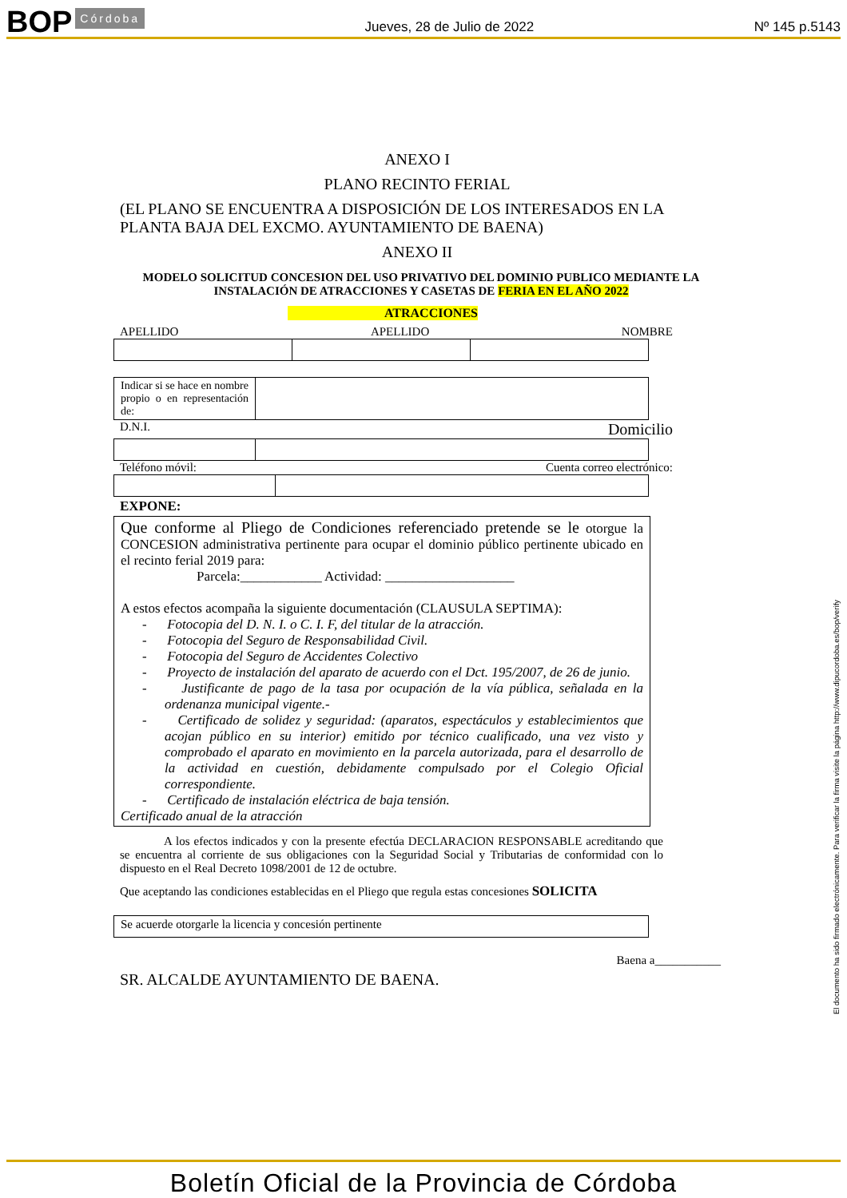BOP Córdoba Jueves, 28 de Julio de 2022 Nº 145 p.5143
ANEXO I
PLANO RECINTO FERIAL
(EL PLANO SE ENCUENTRA A DISPOSICIÓN DE LOS INTERESADOS EN LA PLANTA BAJA DEL EXCMO. AYUNTAMIENTO DE BAENA)
ANEXO II
MODELO SOLICITUD CONCESION DEL USO PRIVATIVO DEL DOMINIO PUBLICO MEDIANTE LA INSTALACIÓN DE ATRACCIONES Y CASETAS DE FERIA EN EL AÑO 2022
ATRACCIONES
APELLIDO APELLIDO NOMBRE
| Indicar si se hace en nombre propio o en representación de: | |
D.N.I. Domicilio
Teléfono móvil: Cuenta correo electrónico:
EXPONE:
Que conforme al Pliego de Condiciones referenciado pretende se le otorgue la CONCESION administrativa pertinente para ocupar el dominio público pertinente ubicado en el recinto ferial 2019 para:
Parcela:____________ Actividad: ___________________
A estos efectos acompaña la siguiente documentación (CLAUSULA SEPTIMA):
- Fotocopia del D. N. I. o C. I. F, del titular de la atracción.
- Fotocopia del Seguro de Responsabilidad Civil.
- Fotocopia del Seguro de Accidentes Colectivo
- Proyecto de instalación del aparato de acuerdo con el Dct. 195/2007, de 26 de junio.
- Justificante de pago de la tasa por ocupación de la vía pública, señalada en la ordenanza municipal vigente.-
- Certificado de solidez y seguridad: (aparatos, espectáculos y establecimientos que acojan público en su interior) emitido por técnico cualificado, una vez visto y comprobado el aparato en movimiento en la parcela autorizada, para el desarrollo de la actividad en cuestión, debidamente compulsado por el Colegio Oficial correspondiente.
- Certificado de instalación eléctrica de baja tensión.
Certificado anual de la atracción
A los efectos indicados y con la presente efectúa DECLARACION RESPONSABLE acreditando que se encuentra al corriente de sus obligaciones con la Seguridad Social y Tributarias de conformidad con lo dispuesto en el Real Decreto 1098/2001 de 12 de octubre.
Que aceptando las condiciones establecidas en el Pliego que regula estas concesiones SOLICITA
| Se acuerde otorgarle la licencia y concesión pertinente |
Baena a___________
SR. ALCALDE AYUNTAMIENTO DE BAENA.
El documento ha sido firmado electrónicamente. Para verificar la firma visite la página http://www.dipucordoba.es/bop/verify
Boletín Oficial de la Provincia de Córdoba